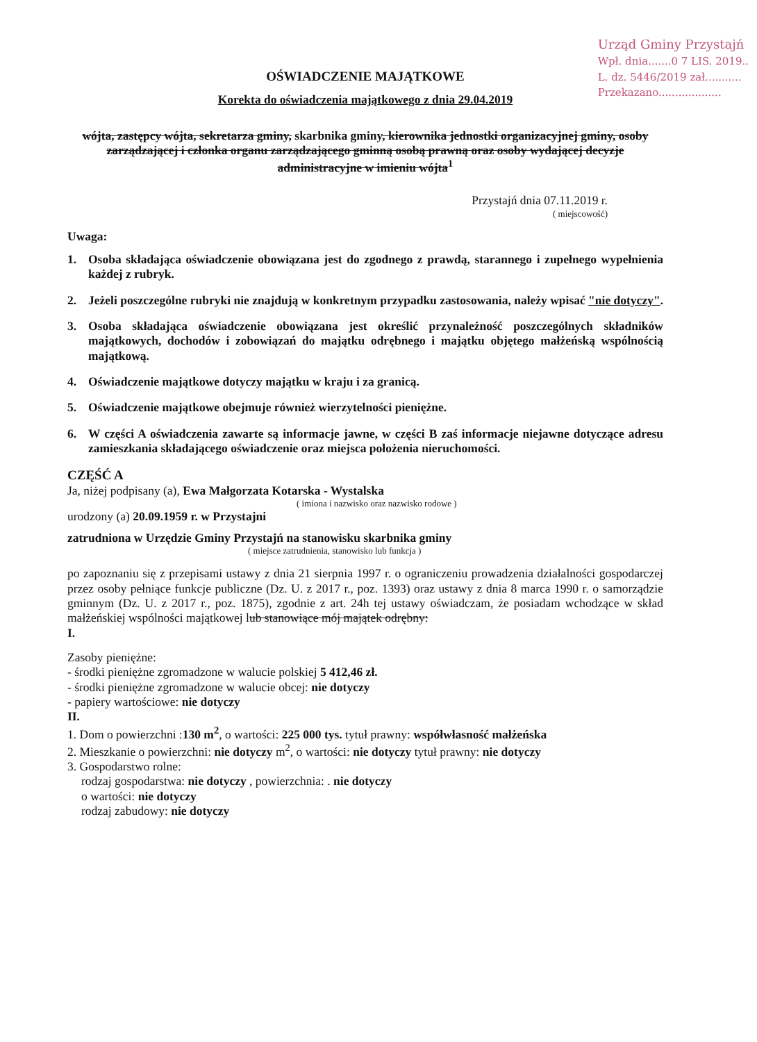Urząd Gminy Przystajń
Wpł. dnia.......0 7 LIS. 2019..
L. dz. 5446/2019 zał...........
Przekazano...................
OŚWIADCZENIE MAJĄTKOWE
Korekta do oświadczenia majątkowego z dnia 29.04.2019
wójta, zastępcy wójta, sekretarza gminy, skarbnika gminy, kierownika jednostki organizacyjnej gminy, osoby zarządzającej i członka organu zarządzającego gminną osobą prawną oraz osoby wydającej decyzje administracyjne w imieniu wójta<sup>1</sup>
Przystajń dnia 07.11.2019 r.
( miejscowość)
Uwaga:
1. Osoba składająca oświadczenie obowiązana jest do zgodnego z prawdą, starannego i zupełnego wypełnienia każdej z rubryk.
2. Jeżeli poszczególne rubryki nie znajdują w konkretnym przypadku zastosowania, należy wpisać "nie dotyczy".
3. Osoba składająca oświadczenie obowiązana jest określić przynależność poszczególnych składników majątkowych, dochodów i zobowiązań do majątku odrębnego i majątku objętego małżeńską wspólnością majątkową.
4. Oświadczenie majątkowe dotyczy majątku w kraju i za granicą.
5. Oświadczenie majątkowe obejmuje również wierzytelności pieniężne.
6. W części A oświadczenia zawarte są informacje jawne, w części B zaś informacje niejawne dotyczące adresu zamieszkania składającego oświadczenie oraz miejsca położenia nieruchomości.
CZĘŚĆ A
Ja, niżej podpisany (a), Ewa Małgorzata Kotarska - Wystalska
( imiona i nazwisko oraz nazwisko rodowe )
urodzony (a) 20.09.1959 r. w Przystajni
zatrudniona w Urzędzie Gminy Przystajń na stanowisku skarbnika gminy
( miejsce zatrudnienia, stanowisko lub funkcja )
po zapoznaniu się z przepisami ustawy z dnia 21 sierpnia 1997 r. o ograniczeniu prowadzenia działalności gospodarczej przez osoby pełniące funkcje publiczne (Dz. U. z 2017 r., poz. 1393) oraz ustawy z dnia 8 marca 1990 r. o samorządzie gminnym (Dz. U. z 2017 r., poz. 1875), zgodnie z art. 24h tej ustawy oświadczam, że posiadam wchodzące w skład małżeńskiej wspólności majątkowej lub stanowiące mój majątek odrębny:
I.
Zasoby pieniężne:
- środki pieniężne zgromadzone w walucie polskiej 5 412,46 zł.
- środki pieniężne zgromadzone w walucie obcej: nie dotyczy
- papiery wartościowe: nie dotyczy
II.
1. Dom o powierzchni :130 m<sup>2</sup>, o wartości: 225 000 tys. tytuł prawny: współwłasność małżeńska
2. Mieszkanie o powierzchni: nie dotyczy m<sup>2</sup>, o wartości: nie dotyczy tytuł prawny: nie dotyczy
3. Gospodarstwo rolne:
rodzaj gospodarstwa: nie dotyczy , powierzchnia: . nie dotyczy
o wartości: nie dotyczy
rodzaj zabudowy: nie dotyczy